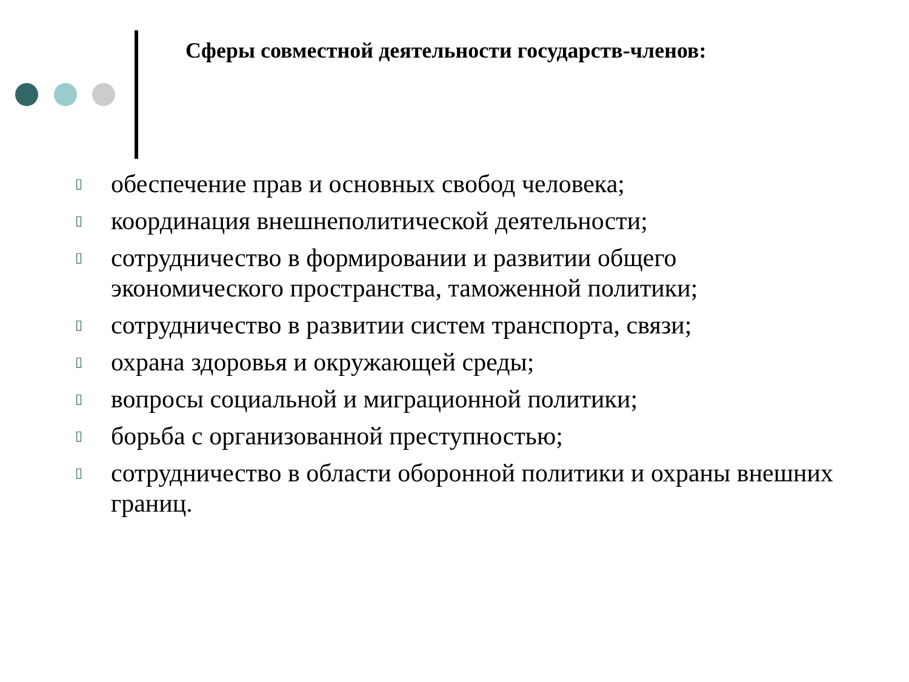Сферы совместной деятельности государств-членов:
▯ обеспечение прав и основных свобод человека;
▯ координация внешнеполитической деятельности;
▯ сотрудничество в формировании и развитии общего экономического пространства, таможенной политики;
▯ сотрудничество в развитии систем транспорта, связи;
▯ охрана здоровья и окружающей среды;
▯ вопросы социальной и миграционной политики;
▯ борьба с организованной преступностью;
▯ сотрудничество в области оборонной политики и охраны внешних границ.